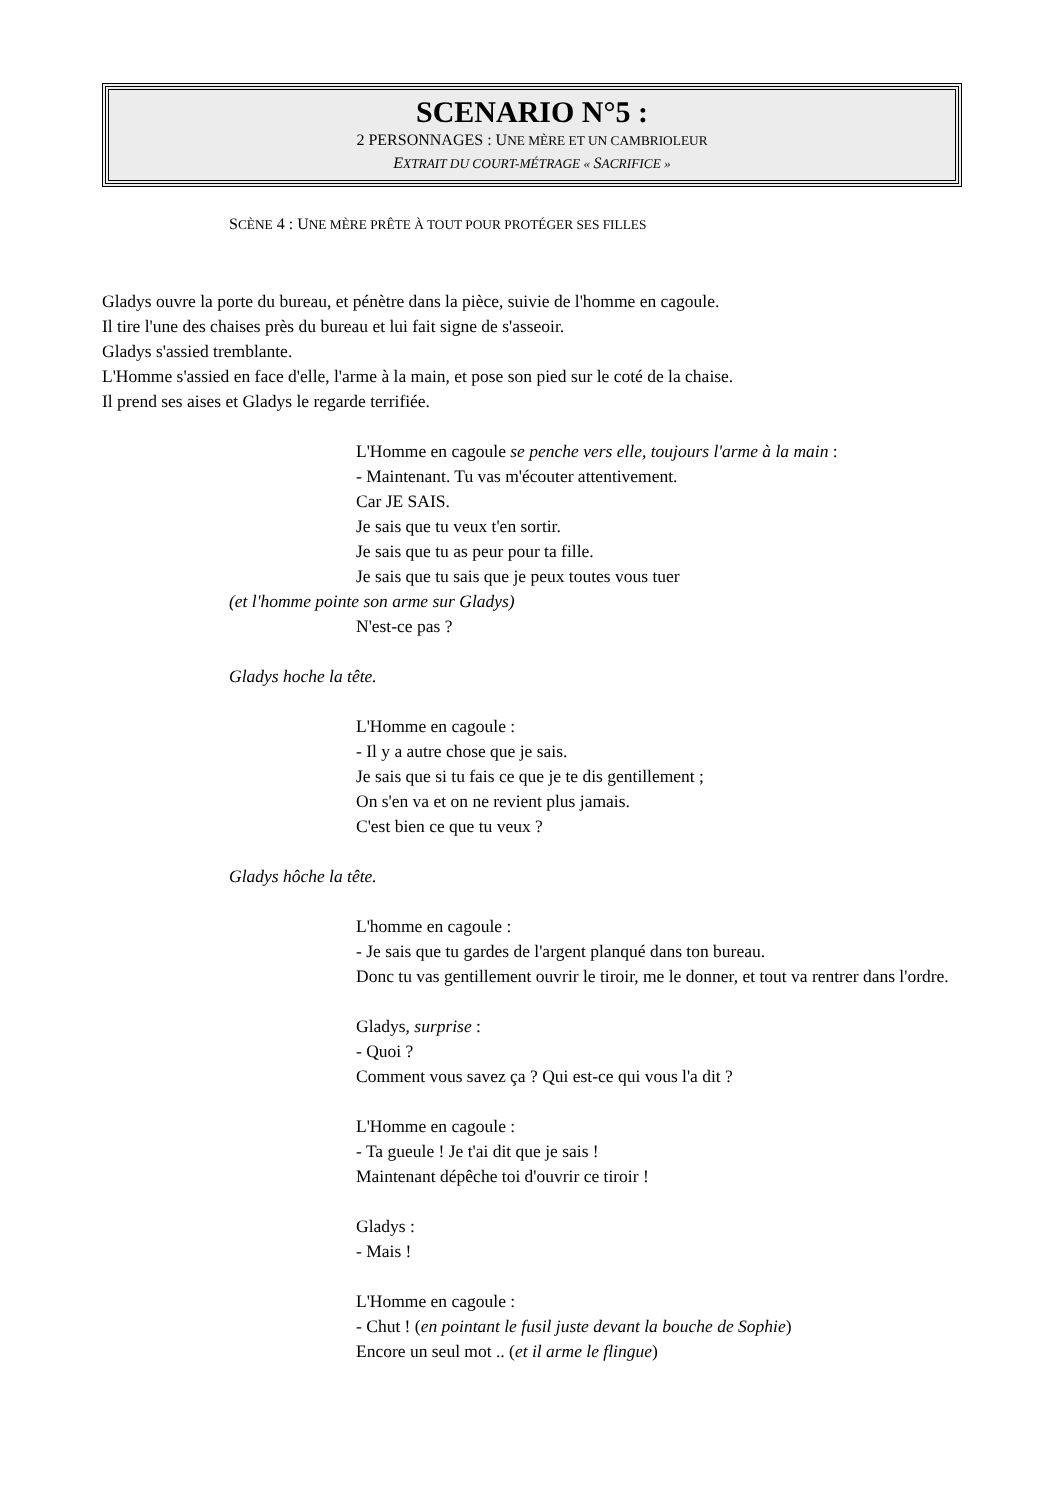SCENARIO N°5 :
2 PERSONNAGES : UNE MÈRE ET UN CAMBRIOLEUR
EXTRAIT DU COURT-MÉTRAGE « SACRIFICE »
SCÈNE 4 : UNE MÈRE PRÊTE À TOUT POUR PROTÉGER SES FILLES
Gladys ouvre la porte du bureau, et pénètre dans la pièce, suivie de l'homme en cagoule.
Il tire l'une des chaises près du bureau et lui fait signe de s'asseoir.
Gladys s'assied tremblante.
L'Homme s'assied en face d'elle, l'arme à la main, et pose son pied sur le coté de la chaise.
Il prend ses aises et Gladys le regarde terrifiée.
L'Homme en cagoule se penche vers elle, toujours l'arme à la main :
- Maintenant. Tu vas m'écouter attentivement.
Car JE SAIS.
Je sais que tu veux t'en sortir.
Je sais que tu as peur pour ta fille.
Je sais que tu sais que je peux toutes vous tuer
(et l'homme pointe son arme sur Gladys)
N'est-ce pas ?
Gladys hoche la tête.
L'Homme en cagoule :
- Il y a autre chose que je sais.
Je sais que si tu fais ce que je te dis gentillement ;
On s'en va et on ne revient plus jamais.
C'est bien ce que tu veux ?
Gladys hôche la tête.
L'homme en cagoule :
- Je sais que tu gardes de l'argent planqué dans ton bureau.
Donc tu vas gentillement ouvrir le tiroir, me le donner, et tout va rentrer dans l'ordre.
Gladys, surprise :
- Quoi ?
Comment vous savez ça ? Qui est-ce qui vous l'a dit ?
L'Homme en cagoule :
- Ta gueule ! Je t'ai dit que je sais !
Maintenant dépêche toi d'ouvrir ce tiroir !
Gladys :
- Mais !
L'Homme en cagoule :
- Chut ! (en pointant le fusil juste devant la bouche de Sophie)
Encore un seul mot .. (et il arme le flingue)